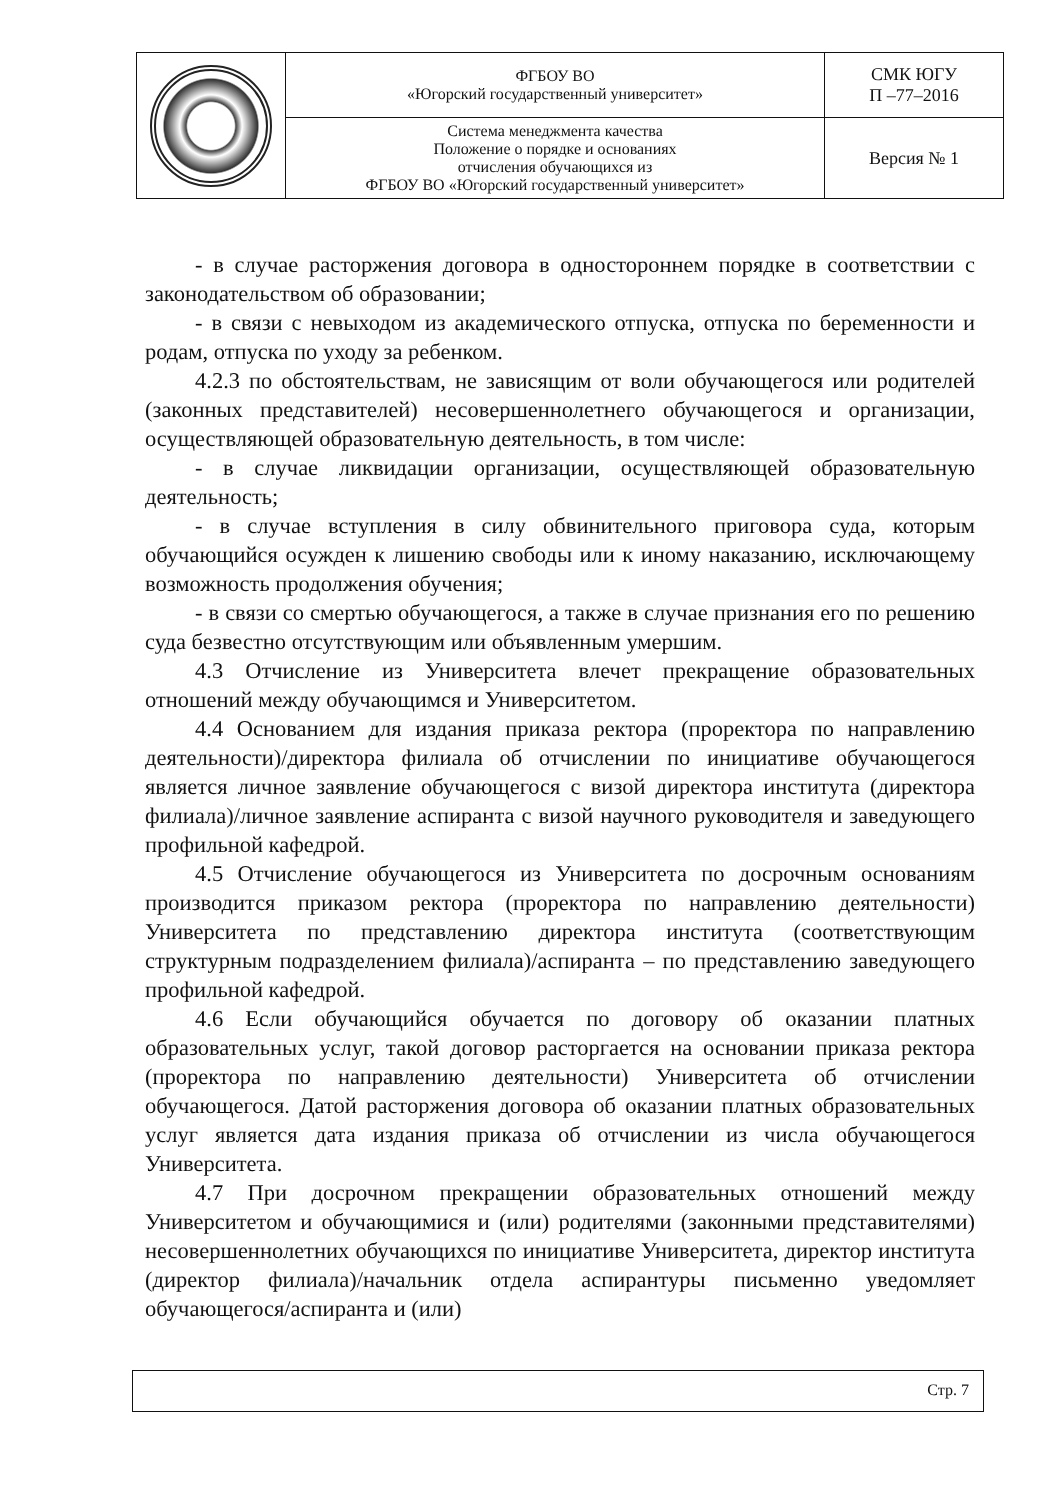| | ФГБОУ ВО «Югорский государственный университет» | СМК ЮГУ П –77–2016 |
| | Система менеджмента качества Положение о порядке и основаниях отчисления обучающихся из ФГБОУ ВО «Югорский государственный университет» | Версия № 1 |
- в случае расторжения договора в одностороннем порядке в соответствии с законодательством об образовании;
- в связи с невыходом из академического отпуска, отпуска по беременности и родам, отпуска по уходу за ребенком.
4.2.3 по обстоятельствам, не зависящим от воли обучающегося или родителей (законных представителей) несовершеннолетнего обучающегося и организации, осуществляющей образовательную деятельность, в том числе:
- в случае ликвидации организации, осуществляющей образовательную деятельность;
- в случае вступления в силу обвинительного приговора суда, которым обучающийся осужден к лишению свободы или к иному наказанию, исключающему возможность продолжения обучения;
- в связи со смертью обучающегося, а также в случае признания его по решению суда безвестно отсутствующим или объявленным умершим.
4.3 Отчисление из Университета влечет прекращение образовательных отношений между обучающимся и Университетом.
4.4 Основанием для издания приказа ректора (проректора по направлению деятельности)/директора филиала об отчислении по инициативе обучающегося является личное заявление обучающегося с визой директора института (директора филиала)/личное заявление аспиранта с визой научного руководителя и заведующего профильной кафедрой.
4.5 Отчисление обучающегося из Университета по досрочным основаниям производится приказом ректора (проректора по направлению деятельности) Университета по представлению директора института (соответствующим структурным подразделением филиала)/аспиранта – по представлению заведующего профильной кафедрой.
4.6 Если обучающийся обучается по договору об оказании платных образовательных услуг, такой договор расторгается на основании приказа ректора (проректора по направлению деятельности) Университета об отчислении обучающегося. Датой расторжения договора об оказании платных образовательных услуг является дата издания приказа об отчислении из числа обучающегося Университета.
4.7 При досрочном прекращении образовательных отношений между Университетом и обучающимися и (или) родителями (законными представителями) несовершеннолетних обучающихся по инициативе Университета, директор института (директор филиала)/начальник отдела аспирантуры письменно уведомляет обучающегося/аспиранта и (или)
Стр. 7